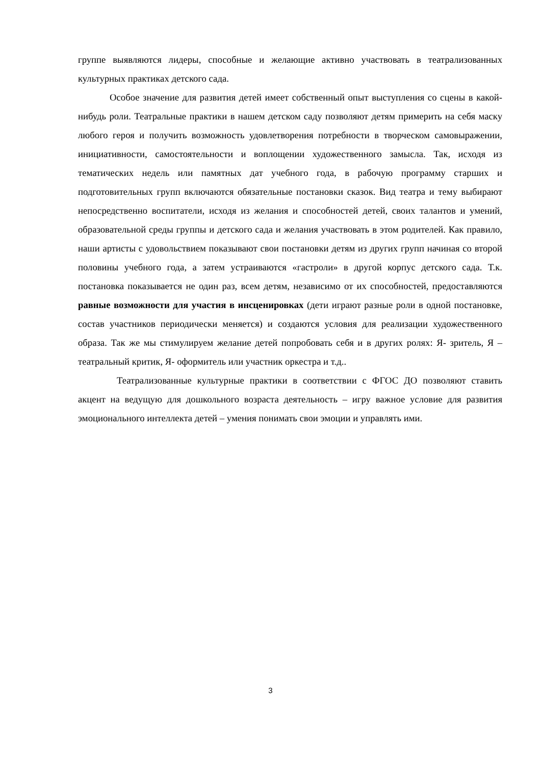группе выявляются лидеры, способные и желающие активно участвовать в театрализованных культурных практиках детского сада.
Особое значение для развития детей имеет собственный опыт выступления со сцены в какой-нибудь роли. Театральные практики в нашем детском саду позволяют детям примерить на себя маску любого героя и получить возможность удовлетворения потребности в творческом самовыражении, инициативности, самостоятельности и воплощении художественного замысла. Так, исходя из тематических недель или памятных дат учебного года, в рабочую программу старших и подготовительных групп включаются обязательные постановки сказок. Вид театра и тему выбирают непосредственно воспитатели, исходя из желания и способностей детей, своих талантов и умений, образовательной среды группы и детского сада и желания участвовать в этом родителей. Как правило, наши артисты с удовольствием показывают свои постановки детям из других групп начиная со второй половины учебного года, а затем устраиваются «гастроли» в другой корпус детского сада. Т.к. постановка показывается не один раз, всем детям, независимо от их способностей, предоставляются равные возможности для участия в инсценировках (дети играют разные роли в одной постановке, состав участников периодически меняется) и создаются условия для реализации художественного образа. Так же мы стимулируем желание детей попробовать себя и в других ролях: Я- зритель, Я – театральный критик, Я- оформитель или участник оркестра и т.д..
Театрализованные культурные практики в соответствии с ФГОС ДО позволяют ставить акцент на ведущую для дошкольного возраста деятельность – игру важное условие для развития эмоционального интеллекта детей – умения понимать свои эмоции и управлять ими.
3